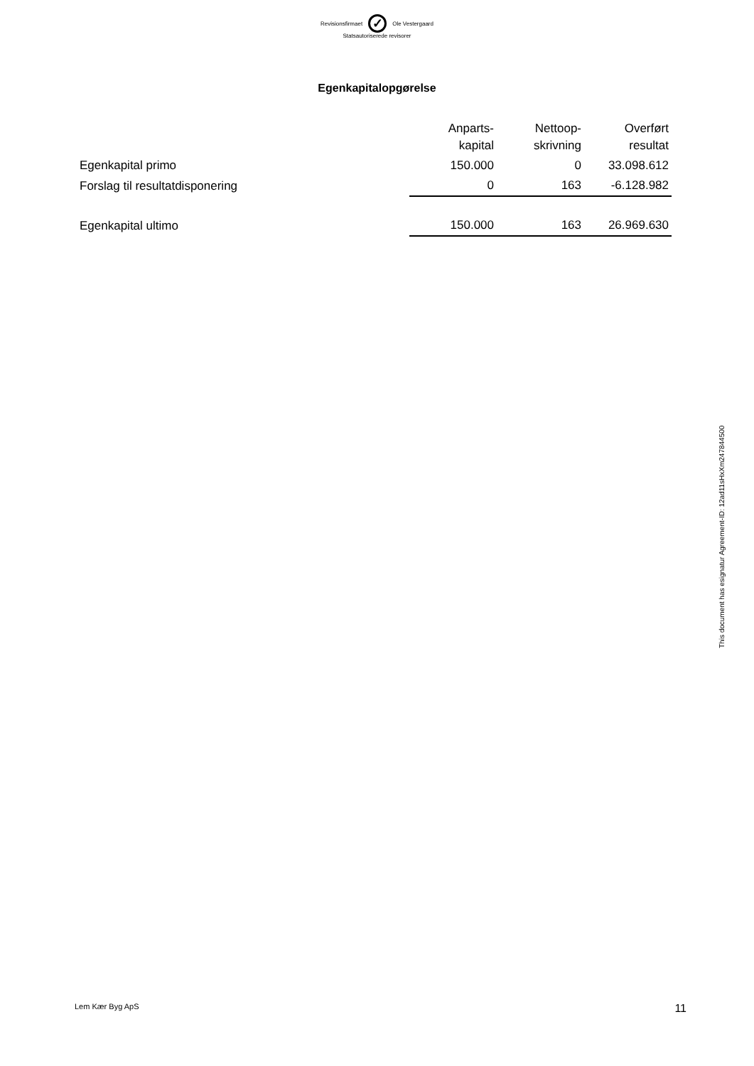Revisionsfirmaet
✓
Ole Vestergaard
Statsautoriserede revisorer
Egenkapitalopgørelse
| | Anparts- kapital | Nettoop- skrivning | Overført resultat |
| Egenkapital primo | 150.000 | 0 | 33.098.612 |
| Forslag til resultatdisponering | 0 | 163 | -6.128.982 |
| Egenkapital ultimo | 150.000 | 163 | 26.969.630 |
This document has esignatur Agreement-ID: 12ad11sHxXm247844500
Lem Kær Byg ApS 11